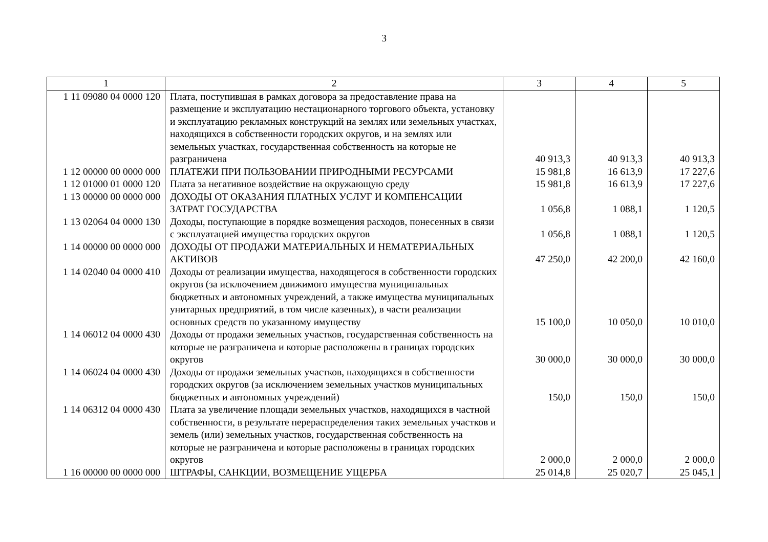3
| 1 | 2 | 3 | 4 | 5 |
| --- | --- | --- | --- | --- |
| 1 11 09080 04 0000 120 | Плата, поступившая в рамках договора за предоставление права на размещение и эксплуатацию нестационарного торгового объекта, установку и эксплуатацию рекламных конструкций на землях или земельных участках, находящихся в собственности городских округов, и на землях или земельных участках, государственная собственность на которые не разграничена | 40 913,3 | 40 913,3 | 40 913,3 |
| 1 12 00000 00 0000 000 | ПЛАТЕЖИ ПРИ ПОЛЬЗОВАНИИ ПРИРОДНЫМИ РЕСУРСАМИ | 15 981,8 | 16 613,9 | 17 227,6 |
| 1 12 01000 01 0000 120 | Плата за негативное воздействие на окружающую среду | 15 981,8 | 16 613,9 | 17 227,6 |
| 1 13 00000 00 0000 000 | ДОХОДЫ ОТ ОКАЗАНИЯ ПЛАТНЫХ УСЛУГ И КОМПЕНСАЦИИ ЗАТРАТ ГОСУДАРСТВА | 1 056,8 | 1 088,1 | 1 120,5 |
| 1 13 02064 04 0000 130 | Доходы, поступающие в порядке возмещения расходов, понесенных в связи с эксплуатацией имущества городских округов | 1 056,8 | 1 088,1 | 1 120,5 |
| 1 14 00000 00 0000 000 | ДОХОДЫ ОТ ПРОДАЖИ МАТЕРИАЛЬНЫХ И НЕМАТЕРИАЛЬНЫХ АКТИВОВ | 47 250,0 | 42 200,0 | 42 160,0 |
| 1 14 02040 04 0000 410 | Доходы от реализации имущества, находящегося в собственности городских округов (за исключением движимого имущества муниципальных бюджетных и автономных учреждений, а также имущества муниципальных унитарных предприятий, в том числе казенных), в части реализации основных средств по указанному имуществу | 15 100,0 | 10 050,0 | 10 010,0 |
| 1 14 06012 04 0000 430 | Доходы от продажи земельных участков, государственная собственность на которые не разграничена и которые расположены в границах городских округов | 30 000,0 | 30 000,0 | 30 000,0 |
| 1 14 06024 04 0000 430 | Доходы от продажи земельных участков, находящихся в собственности городских округов (за исключением земельных участков муниципальных бюджетных и автономных учреждений) | 150,0 | 150,0 | 150,0 |
| 1 14 06312 04 0000 430 | Плата за увеличение площади земельных участков, находящихся в частной собственности, в результате перераспределения таких земельных участков и земель (или) земельных участков, государственная собственность на которые не разграничена и которые расположены в границах городских округов | 2 000,0 | 2 000,0 | 2 000,0 |
| 1 16 00000 00 0000 000 | ШТРАФЫ, САНКЦИИ, ВОЗМЕЩЕНИЕ УЩЕРБА | 25 014,8 | 25 020,7 | 25 045,1 |